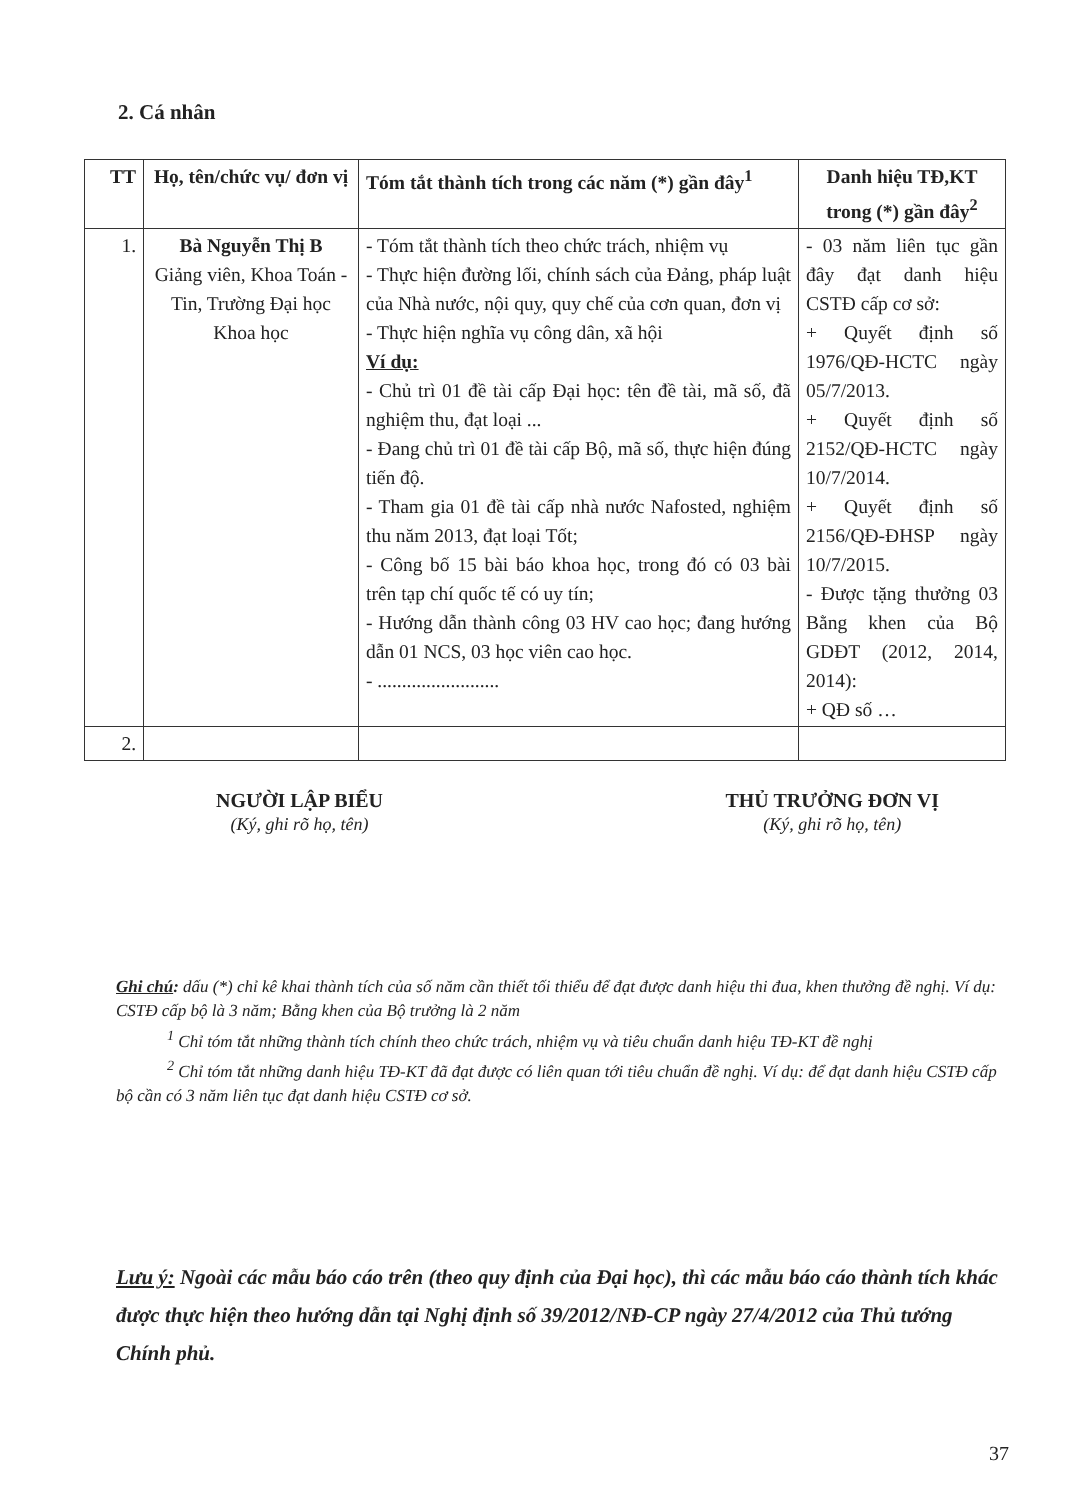2. Cá nhân
| TT | Họ, tên/chức vụ/ đơn vị | Tóm tắt thành tích trong các năm (*) gần đây<sup>1</sup> | Danh hiệu TĐ,KT trong (*) gần đây<sup>2</sup> |
| --- | --- | --- | --- |
| 1. | Bà Nguyễn Thị B Giảng viên, Khoa Toán - Tin, Trường Đại học Khoa học | - Tóm tắt thành tích theo chức trách, nhiệm vụ - Thực hiện đường lối, chính sách của Đảng, pháp luật của Nhà nước, nội quy, quy chế của cơn quan, đơn vị - Thực hiện nghĩa vụ công dân, xã hội Ví dụ: - Chủ trì 01 đề tài cấp Đại học: tên đề tài, mã số, đã nghiệm thu, đạt loại ... - Đang chủ trì 01 đề tài cấp Bộ, mã số, thực hiện đúng tiến độ. - Tham gia 01 đề tài cấp nhà nước Nafosted, nghiệm thu năm 2013, đạt loại Tốt; - Công bố 15 bài báo khoa học, trong đó có 03 bài trên tạp chí quốc tế có uy tín; - Hướng dẫn thành công 03 HV cao học; đang hướng dẫn 01 NCS, 03 học viên cao học. - ......................... | - 03 năm liên tục gần đây đạt danh hiệu CSTĐ cấp cơ sở: + Quyết định số 1976/QĐ-HCTC ngày 05/7/2013. + Quyết định số 2152/QĐ-HCTC ngày 10/7/2014. + Quyết định số 2156/QĐ-ĐHSP ngày 10/7/2015. - Được tặng thưởng 03 Bằng khen của Bộ GDĐT (2012, 2014, 2014): + QĐ số … |
| 2. | | | |
NGƯỜI LẬP BIỂU
(Ký, ghi rõ họ, tên)
THỦ TRƯỞNG ĐƠN VỊ
(Ký, ghi rõ họ, tên)
Ghi chú: dấu (*) chỉ kê khai thành tích của số năm cần thiết tối thiểu để đạt được danh hiệu thi đua, khen thưởng đề nghị. Ví dụ: CSTĐ cấp bộ là 3 năm; Bằng khen của Bộ trưởng là 2 năm
<sup>1</sup> Chỉ tóm tắt những thành tích chính theo chức trách, nhiệm vụ và tiêu chuẩn danh hiệu TĐ-KT đề nghị
<sup>2</sup> Chỉ tóm tắt những danh hiệu TĐ-KT đã đạt được có liên quan tới tiêu chuẩn đề nghị. Ví dụ: để đạt danh hiệu CSTĐ cấp bộ cần có 3 năm liên tục đạt danh hiệu CSTĐ cơ sở.
Lưu ý: Ngoài các mẫu báo cáo trên (theo quy định của Đại học), thì các mẫu báo cáo thành tích khác được thực hiện theo hướng dẫn tại Nghị định số 39/2012/NĐ-CP ngày 27/4/2012 của Thủ tướng Chính phủ.
37